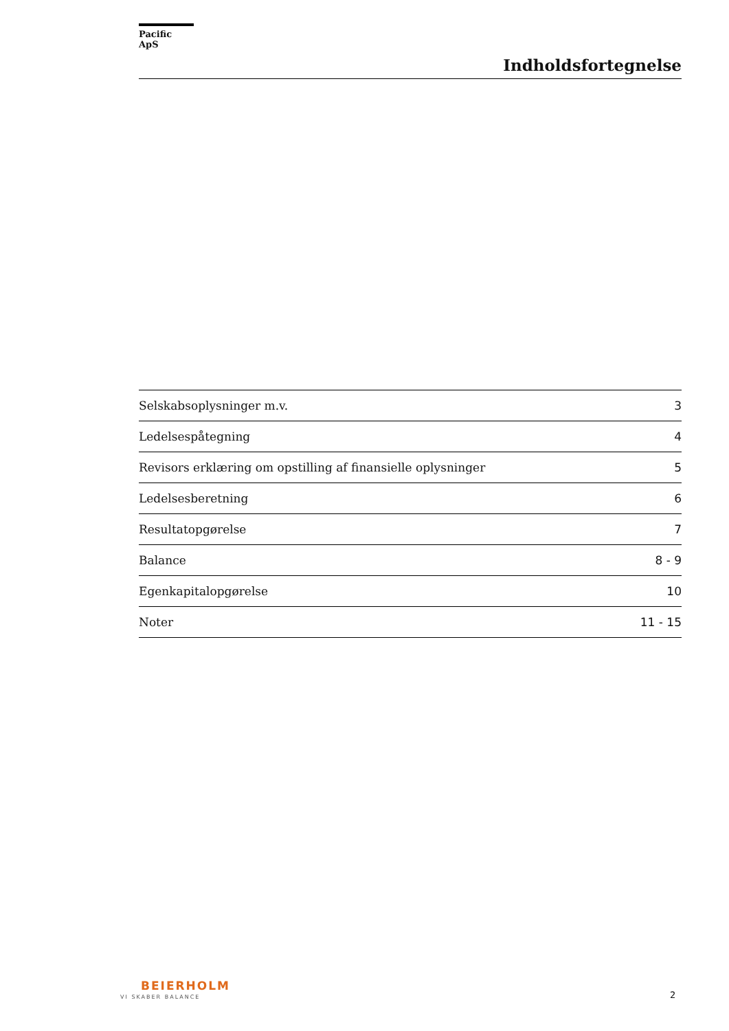Pacific ApS
Indholdsfortegnelse
| Selskabsoplysninger m.v. | 3 |
| Ledelsespåtegning | 4 |
| Revisors erklæring om opstilling af finansielle oplysninger | 5 |
| Ledelsesberetning | 6 |
| Resultatopgørelse | 7 |
| Balance | 8 - 9 |
| Egenkapitalopgørelse | 10 |
| Noter | 11 - 15 |
BEIERHOLM
VI SKABER BALANCE 2